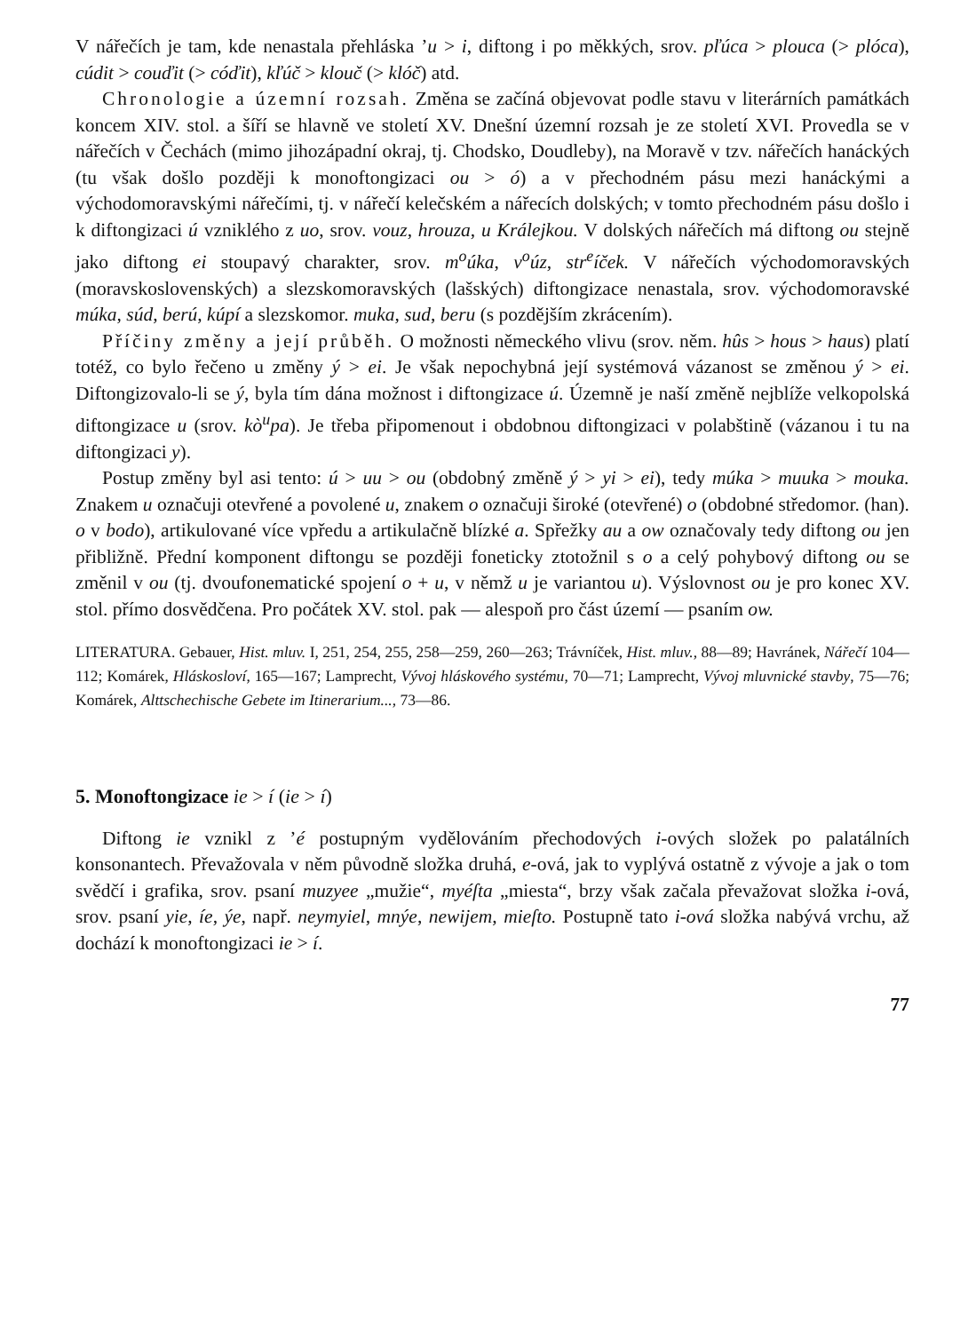V nářečích je tam, kde nenastala přehláska ʼu > i, diftong i po měkkých, srov. pľúca > plouca (> plóca), cúdit > couďit (> cóďit), kľúč > klouč (> klóč) atd.
Chronologie a územní rozsah. Změna se začíná objevovat podle stavu v literárních památkách koncem XIV. stol. a šíří se hlavně ve století XV. Dnešní územní rozsah je ze století XVI. Provedla se v nářečích v Čechách (mimo jihozápadní okraj, tj. Chodsko, Doudleby), na Moravě v tzv. nářečích hanáckých (tu však došlo později k monoftongizaci ou > ó) a v přechodném pásu mezi hanáckými a východomoravskými nářečími, tj. v nářečí kelečském a nářecích dolských; v tomto přechodném pásu došlo i k diftongizaci ú vzniklého z uo, srov. vouz, hrouza, u Králejkou. V dolských nářečích má diftong ou stejně jako diftong ei stoupavý charakter, srov. m<sup>o</sup>úka, v<sup>o</sup>úz, str<sup>e</sup>íček. V nářečích východomoravských (moravskoslovenských) a slezskomoravských (lašských) diftongizace nenastala, srov. východomoravské múka, súd, berú, kúpí a slezskomor. muka, sud, beru (s pozdějším zkrácením).
Příčiny změny a její průběh. O možnosti německého vlivu (srov. něm. hûs > hous > haus) platí totéž, co bylo řečeno u změny ý > ei. Je však nepochybná její systémová vázanost se změnou ý > ei. Diftongizovalo-li se ý, byla tím dána možnost i diftongizace ú. Územně je naší změně nejblíže velkopolská diftongizace u (srov. kò<sup>u</sup>pa). Je třeba připomenout i obdobnou diftongizaci v polabštině (vázanou i tu na diftongizaci y).
Postup změny byl asi tento: ú > uu > ou (obdobný změně ý > yi > ei), tedy múka > muuka > mouka. Znakem u označuji otevřené a povolené u, znakem o označuji široké (otevřené) o (obdobné středomor. (han). o v bodo), artikulované více vpředu a artikulačně blízké a. Spřežky au a ow označovaly tedy diftong ou jen přibližně. Přední komponent diftongu se později foneticky ztotožnil s o a celý pohybový diftong ou se změnil v ou (tj. dvoufonematické spojení o + u, v němž u je variantou u). Výslovnost ou je pro konec XV. stol. přímo dosvědčena. Pro počátek XV. stol. pak — alespoň pro část území — psaním ow.
LITERATURA. Gebauer, Hist. mluv. I, 251, 254, 255, 258—259, 260—263; Trávníček, Hist. mluv., 88—89; Havránek, Nářečí 104—112; Komárek, Hláskosloví, 165—167; Lamprecht, Vývoj hláskového systému, 70—71; Lamprecht, Vývoj mluvnické stavby, 75—76; Komárek, Alttschechische Gebete im Itinerarium..., 73—86.
5. Monoftongizace ie > í (ie > í)
Diftong ie vznikl z ʼé postupným vydělováním přechodových i-ových složek po palatálních konsonantech. Převažovala v něm původně složka druhá, e-ová, jak to vyplývá ostatně z vývoje a jak o tom svědčí i grafika, srov. psaní muzyee „mužie“, myéſta „miesta“, brzy však začala převažovat složka i-ová, srov. psaní yie, íe, ýe, např. neymyiel, mnýe, newijem, mieſto. Postupně tato i-ová složka nabývá vrchu, až dochází k monoftongizaci ie > í.
77